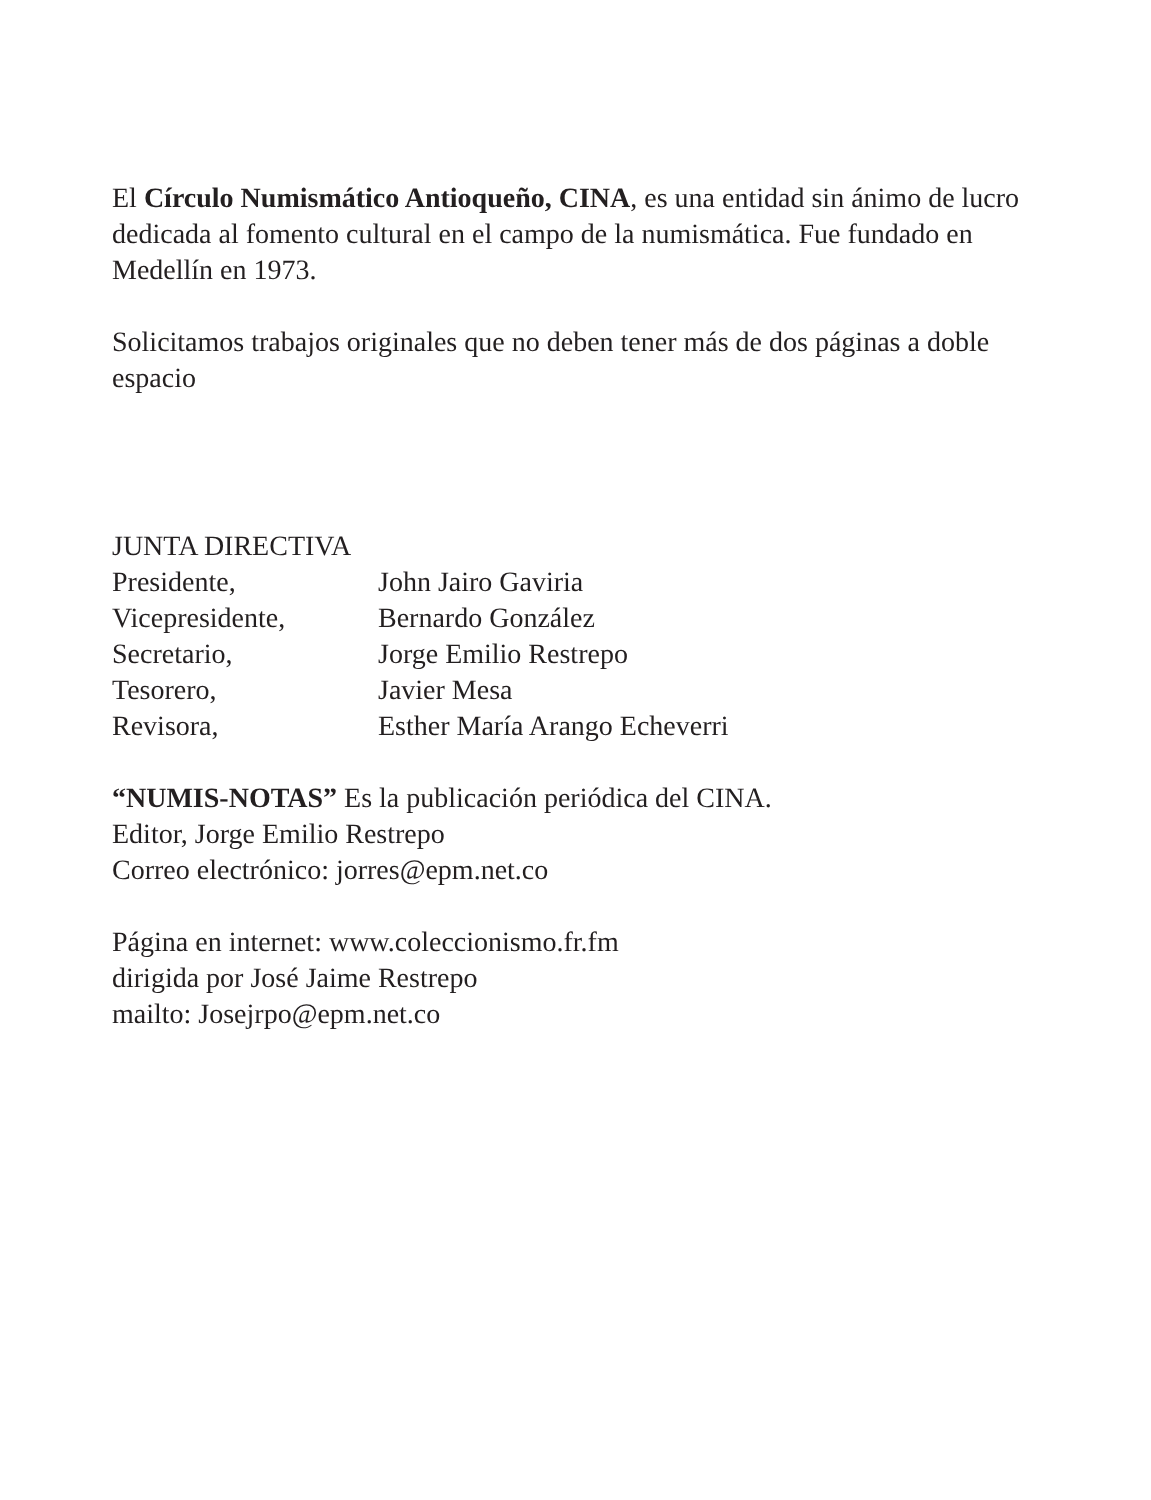El Círculo Numismático Antioqueño, CINA, es una entidad sin ánimo de lucro dedicada al fomento cultural en el campo de la numismática. Fue fundado en Medellín en 1973.
Solicitamos trabajos originales que no deben tener más de dos páginas a doble espacio
JUNTA DIRECTIVA
| Presidente, | John Jairo Gaviria |
| Vicepresidente, | Bernardo González |
| Secretario, | Jorge Emilio Restrepo |
| Tesorero, | Javier Mesa |
| Revisora, | Esther María Arango Echeverri |
“NUMIS-NOTAS” Es la publicación periódica del CINA.
Editor, Jorge Emilio Restrepo
Correo electrónico: jorres@epm.net.co
Página en internet: www.coleccionismo.fr.fm
dirigida por José Jaime Restrepo
mailto: Josejrpo@epm.net.co